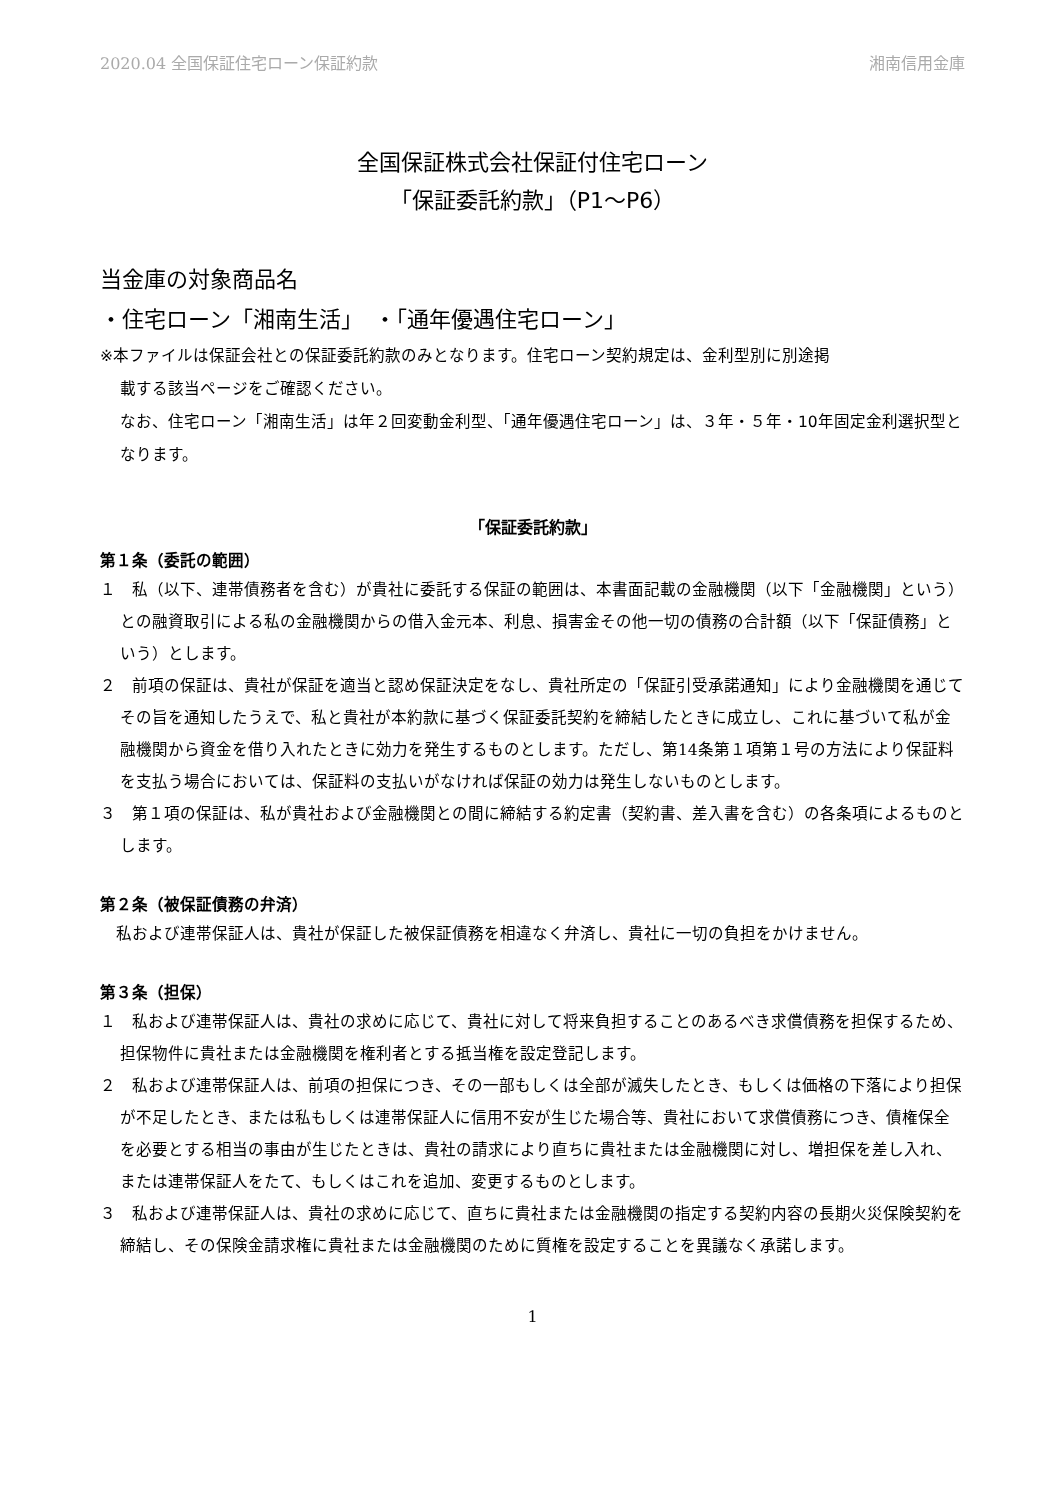2020.04 全国保証住宅ローン保証約款 湘南信用金庫
全国保証株式会社保証付住宅ローン
「保証委託約款」（P1～P6）
当金庫の対象商品名
・住宅ローン「湘南生活」　・「通年優遇住宅ローン」
※本ファイルは保証会社との保証委託約款のみとなります。住宅ローン契約規定は、金利型別に別途掲
載する該当ページをご確認ください。
なお、住宅ローン「湘南生活」は年２回変動金利型、「通年優遇住宅ローン」は、３年・５年・10年固定金利選択型となります。
「保証委託約款」
第１条（委託の範囲）
１　私（以下、連帯債務者を含む）が貴社に委託する保証の範囲は、本書面記載の金融機関（以下「金融機関」という）との融資取引による私の金融機関からの借入金元本、利息、損害金その他一切の債務の合計額（以下「保証債務」という）とします。
２　前項の保証は、貴社が保証を適当と認め保証決定をなし、貴社所定の「保証引受承諾通知」により金融機関を通じてその旨を通知したうえで、私と貴社が本約款に基づく保証委託契約を締結したときに成立し、これに基づいて私が金融機関から資金を借り入れたときに効力を発生するものとします。ただし、第14条第１項第１号の方法により保証料を支払う場合においては、保証料の支払いがなければ保証の効力は発生しないものとします。
３　第１項の保証は、私が貴社および金融機関との間に締結する約定書（契約書、差入書を含む）の各条項によるものとします。
第２条（被保証債務の弁済）
　私および連帯保証人は、貴社が保証した被保証債務を相違なく弁済し、貴社に一切の負担をかけません。
第３条（担保）
１　私および連帯保証人は、貴社の求めに応じて、貴社に対して将来負担することのあるべき求償債務を担保するため、担保物件に貴社または金融機関を権利者とする抵当権を設定登記します。
２　私および連帯保証人は、前項の担保につき、その一部もしくは全部が滅失したとき、もしくは価格の下落により担保が不足したとき、または私もしくは連帯保証人に信用不安が生じた場合等、貴社において求償債務につき、債権保全を必要とする相当の事由が生じたときは、貴社の請求により直ちに貴社または金融機関に対し、増担保を差し入れ、または連帯保証人をたて、もしくはこれを追加、変更するものとします。
３　私および連帯保証人は、貴社の求めに応じて、直ちに貴社または金融機関の指定する契約内容の長期火災保険契約を締結し、その保険金請求権に貴社または金融機関のために質権を設定することを異議なく承諾します。
1